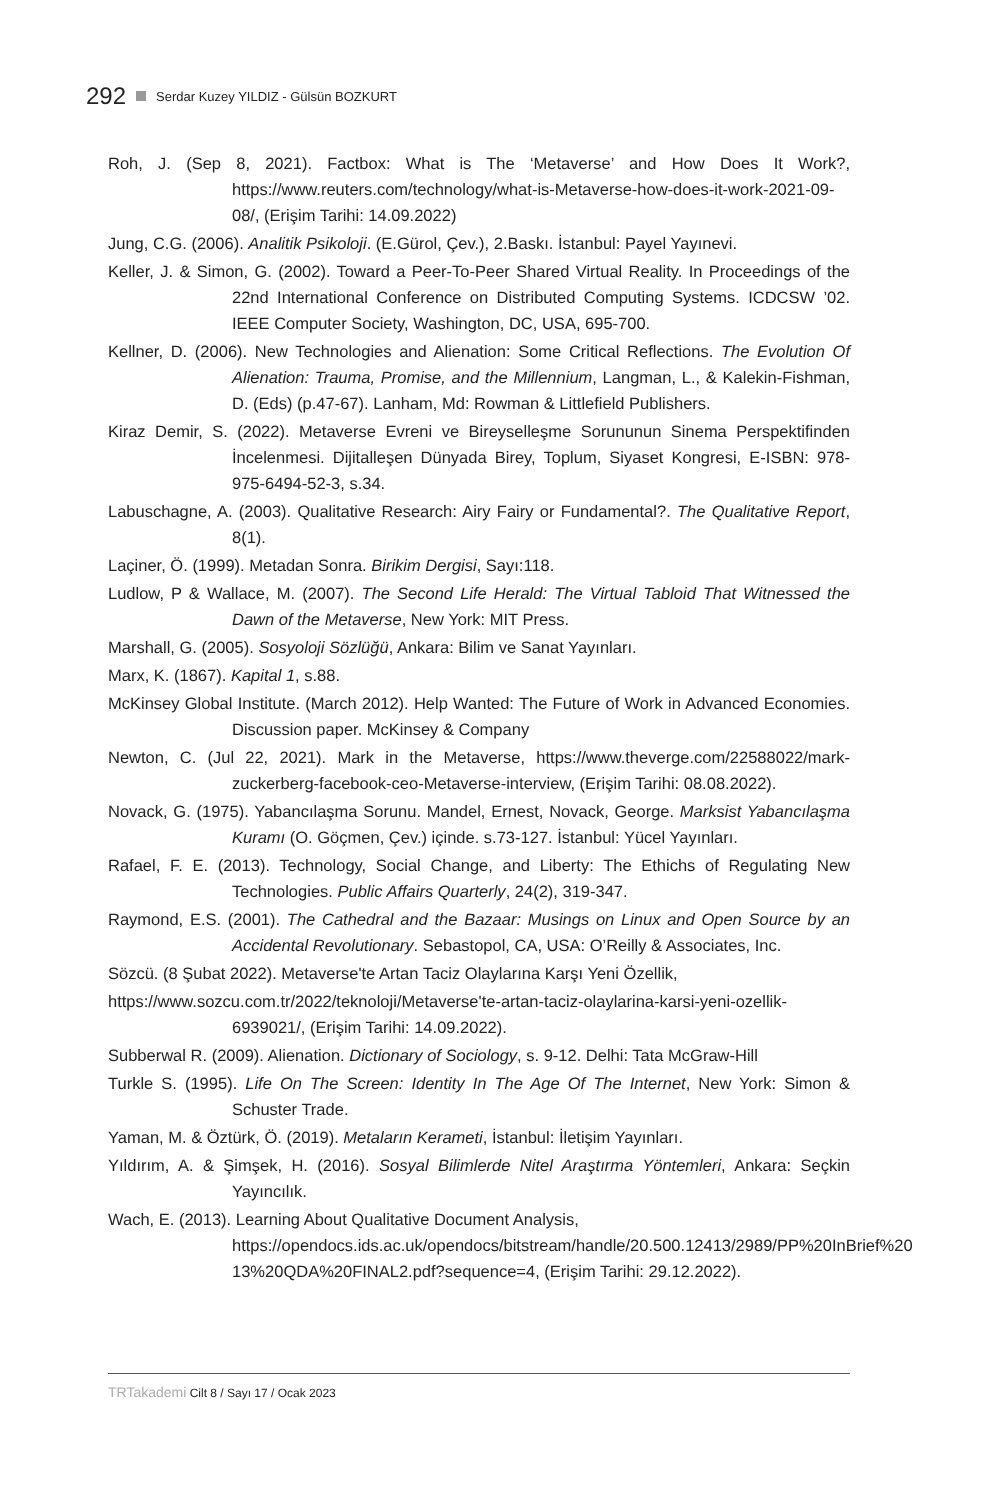292 Serdar Kuzey YILDIZ - Gülsün BOZKURT
Roh, J. (Sep 8, 2021). Factbox: What is The ‘Metaverse’ and How Does It Work?, https://www.reuters.com/technology/what-is-Metaverse-how-does-it-work-2021-09-08/, (Erişim Tarihi: 14.09.2022)
Jung, C.G. (2006). Analitik Psikoloji. (E.Gürol, Çev.), 2.Baskı. İstanbul: Payel Yayınevi.
Keller, J. & Simon, G. (2002). Toward a Peer-To-Peer Shared Virtual Reality. In Proceedings of the 22nd International Conference on Distributed Computing Systems. ICDCSW ’02. IEEE Computer Society, Washington, DC, USA, 695-700.
Kellner, D. (2006). New Technologies and Alienation: Some Critical Reflections. The Evolution Of Alienation: Trauma, Promise, and the Millennium, Langman, L., & Kalekin-Fishman, D. (Eds) (p.47-67). Lanham, Md: Rowman & Littlefield Publishers.
Kiraz Demir, S. (2022). Metaverse Evreni ve Bireyselleşme Sorununun Sinema Perspektifinden İncelenmesi. Dijitalleşen Dünyada Birey, Toplum, Siyaset Kongresi, E-ISBN: 978-975-6494-52-3, s.34.
Labuschagne, A. (2003). Qualitative Research: Airy Fairy or Fundamental?. The Qualitative Report, 8(1).
Laçiner, Ö. (1999). Metadan Sonra. Birikim Dergisi, Sayı:118.
Ludlow, P & Wallace, M. (2007). The Second Life Herald: The Virtual Tabloid That Witnessed the Dawn of the Metaverse, New York: MIT Press.
Marshall, G. (2005). Sosyoloji Sözlüğü, Ankara: Bilim ve Sanat Yayınları.
Marx, K. (1867). Kapital 1, s.88.
McKinsey Global Institute. (March 2012). Help Wanted: The Future of Work in Advanced Economies. Discussion paper. McKinsey & Company
Newton, C. (Jul 22, 2021). Mark in the Metaverse, https://www.theverge.com/22588022/mark-zuckerberg-facebook-ceo-Metaverse-interview, (Erişim Tarihi: 08.08.2022).
Novack, G. (1975). Yabancılaşma Sorunu. Mandel, Ernest, Novack, George. Marksist Yabancılaşma Kuramı (O. Göçmen, Çev.) içinde. s.73-127. İstanbul: Yücel Yayınları.
Rafael, F. E. (2013). Technology, Social Change, and Liberty: The Ethichs of Regulating New Technologies. Public Affairs Quarterly, 24(2), 319-347.
Raymond, E.S. (2001). The Cathedral and the Bazaar: Musings on Linux and Open Source by an Accidental Revolutionary. Sebastopol, CA, USA: O’Reilly & Associates, Inc.
Sözcü. (8 Şubat 2022). Metaverse'te Artan Taciz Olaylarına Karşı Yeni Özellik,
https://www.sozcu.com.tr/2022/teknoloji/Metaverse'te-artan-taciz-olaylarina-karsi-yeni-ozellik-6939021/, (Erişim Tarihi: 14.09.2022).
Subberwal R. (2009). Alienation. Dictionary of Sociology, s. 9-12. Delhi: Tata McGraw-Hill
Turkle S. (1995). Life On The Screen: Identity In The Age Of The Internet, New York: Simon & Schuster Trade.
Yaman, M. & Öztürk, Ö. (2019). Metaların Kerameti, İstanbul: İletişim Yayınları.
Yıldırım, A. & Şimşek, H. (2016). Sosyal Bilimlerde Nitel Araştırma Yöntemleri, Ankara: Seçkin Yayıncılık.
Wach, E. (2013). Learning About Qualitative Document Analysis,
https://opendocs.ids.ac.uk/opendocs/bitstream/handle/20.500.12413/2989/PP%20InBrief%20 13%20QDA%20FINAL2.pdf?sequence=4, (Erişim Tarihi: 29.12.2022).
TRTakademi Cilt 8 / Sayı 17 / Ocak 2023